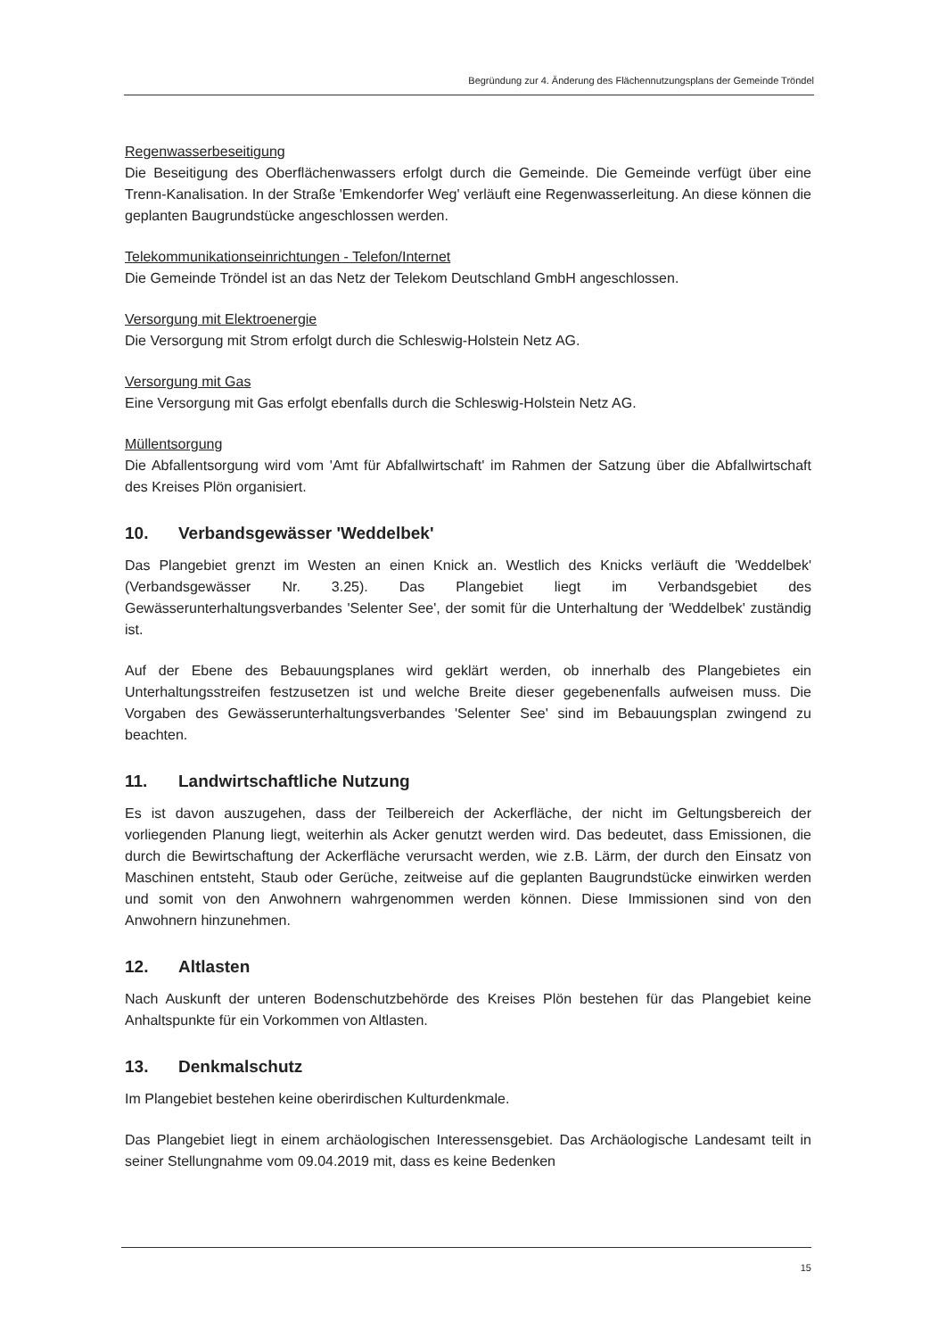Begründung zur 4. Änderung des Flächennutzungsplans der Gemeinde Tröndel
Regenwasserbeseitigung
Die Beseitigung des Oberflächenwassers erfolgt durch die Gemeinde. Die Gemeinde verfügt über eine Trenn-Kanalisation. In der Straße 'Emkendorfer Weg' verläuft eine Regenwasserleitung. An diese können die geplanten Baugrundstücke angeschlossen werden.
Telekommunikationseinrichtungen - Telefon/Internet
Die Gemeinde Tröndel ist an das Netz der Telekom Deutschland GmbH angeschlossen.
Versorgung mit Elektroenergie
Die Versorgung mit Strom erfolgt durch die Schleswig-Holstein Netz AG.
Versorgung mit Gas
Eine Versorgung mit Gas erfolgt ebenfalls durch die Schleswig-Holstein Netz AG.
Müllentsorgung
Die Abfallentsorgung wird vom 'Amt für Abfallwirtschaft' im Rahmen der Satzung über die Abfallwirtschaft des Kreises Plön organisiert.
10. Verbandsgewässer 'Weddelbek'
Das Plangebiet grenzt im Westen an einen Knick an. Westlich des Knicks verläuft die 'Weddelbek' (Verbandsgewässer Nr. 3.25). Das Plangebiet liegt im Verbandsgebiet des Gewässerunterhaltungsverbandes 'Selenter See', der somit für die Unterhaltung der 'Weddelbek' zuständig ist.
Auf der Ebene des Bebauungsplanes wird geklärt werden, ob innerhalb des Plangebietes ein Unterhaltungsstreifen festzusetzen ist und welche Breite dieser gegebenenfalls aufweisen muss. Die Vorgaben des Gewässerunterhaltungsverbandes 'Selenter See' sind im Bebauungsplan zwingend zu beachten.
11. Landwirtschaftliche Nutzung
Es ist davon auszugehen, dass der Teilbereich der Ackerfläche, der nicht im Geltungsbereich der vorliegenden Planung liegt, weiterhin als Acker genutzt werden wird. Das bedeutet, dass Emissionen, die durch die Bewirtschaftung der Ackerfläche verursacht werden, wie z.B. Lärm, der durch den Einsatz von Maschinen entsteht, Staub oder Gerüche, zeitweise auf die geplanten Baugrundstücke einwirken werden und somit von den Anwohnern wahrgenommen werden können. Diese Immissionen sind von den Anwohnern hinzunehmen.
12. Altlasten
Nach Auskunft der unteren Bodenschutzbehörde des Kreises Plön bestehen für das Plangebiet keine Anhaltspunkte für ein Vorkommen von Altlasten.
13. Denkmalschutz
Im Plangebiet bestehen keine oberirdischen Kulturdenkmale.
Das Plangebiet liegt in einem archäologischen Interessensgebiet. Das Archäologische Landesamt teilt in seiner Stellungnahme vom 09.04.2019 mit, dass es keine Bedenken
15